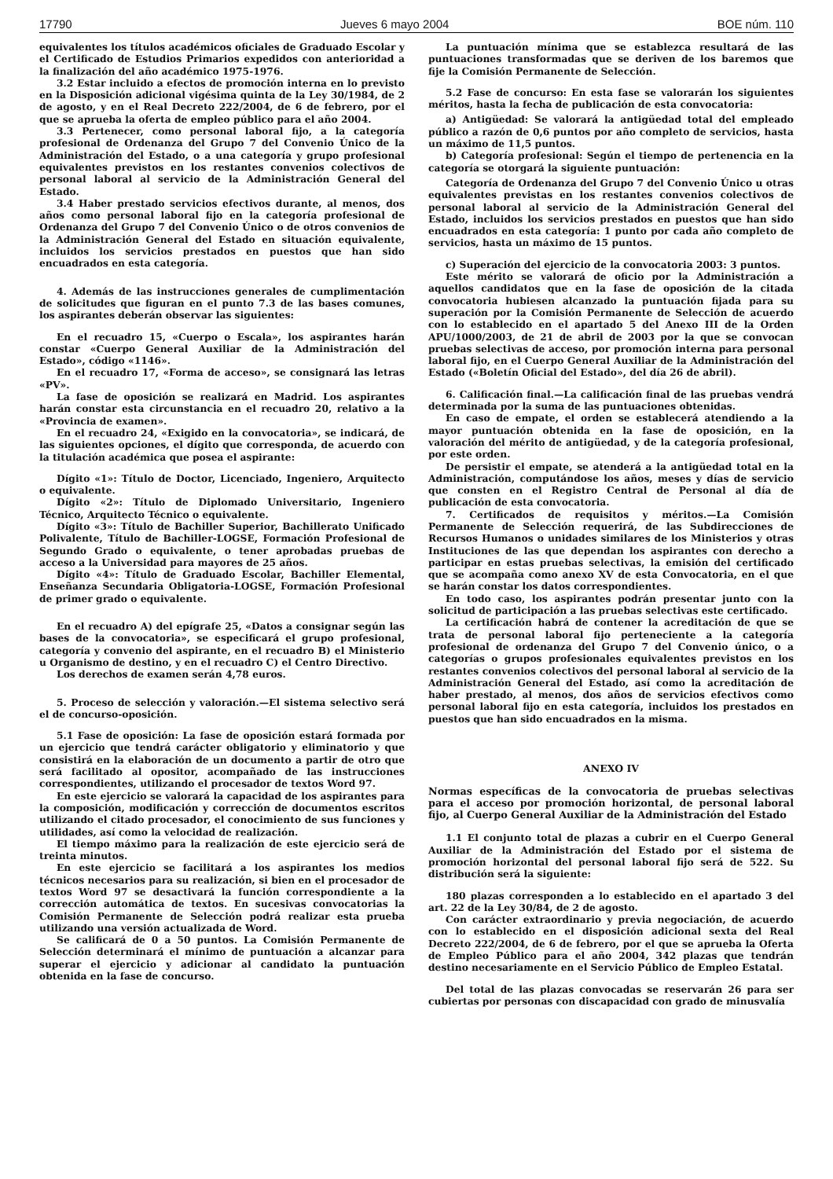17790 Jueves 6 mayo 2004 BOE núm. 110
equivalentes los títulos académicos oficiales de Graduado Escolar y el Certificado de Estudios Primarios expedidos con anterioridad a la finalización del año académico 1975-1976.
3.2 Estar incluido a efectos de promoción interna en lo previsto en la Disposición adicional vigésima quinta de la Ley 30/1984, de 2 de agosto, y en el Real Decreto 222/2004, de 6 de febrero, por el que se aprueba la oferta de empleo público para el año 2004.
3.3 Pertenecer, como personal laboral fijo, a la categoría profesional de Ordenanza del Grupo 7 del Convenio Único de la Administración del Estado, o a una categoría y grupo profesional equivalentes previstos en los restantes convenios colectivos de personal laboral al servicio de la Administración General del Estado.
3.4 Haber prestado servicios efectivos durante, al menos, dos años como personal laboral fijo en la categoría profesional de Ordenanza del Grupo 7 del Convenio Único o de otros convenios de la Administración General del Estado en situación equivalente, incluidos los servicios prestados en puestos que han sido encuadrados en esta categoría.
4. Además de las instrucciones generales de cumplimentación de solicitudes que figuran en el punto 7.3 de las bases comunes, los aspirantes deberán observar las siguientes:
En el recuadro 15, «Cuerpo o Escala», los aspirantes harán constar «Cuerpo General Auxiliar de la Administración del Estado», código «1146».
En el recuadro 17, «Forma de acceso», se consignará las letras «PV».
La fase de oposición se realizará en Madrid. Los aspirantes harán constar esta circunstancia en el recuadro 20, relativo a la «Provincia de examen».
En el recuadro 24, «Exigido en la convocatoria», se indicará, de las siguientes opciones, el dígito que corresponda, de acuerdo con la titulación académica que posea el aspirante:
Dígito «1»: Título de Doctor, Licenciado, Ingeniero, Arquitecto o equivalente.
Dígito «2»: Título de Diplomado Universitario, Ingeniero Técnico, Arquitecto Técnico o equivalente.
Dígito «3»: Título de Bachiller Superior, Bachillerato Unificado Polivalente, Título de Bachiller-LOGSE, Formación Profesional de Segundo Grado o equivalente, o tener aprobadas pruebas de acceso a la Universidad para mayores de 25 años.
Dígito «4»: Título de Graduado Escolar, Bachiller Elemental, Enseñanza Secundaria Obligatoria-LOGSE, Formación Profesional de primer grado o equivalente.
En el recuadro A) del epígrafe 25, «Datos a consignar según las bases de la convocatoria», se especificará el grupo profesional, categoría y convenio del aspirante, en el recuadro B) el Ministerio u Organismo de destino, y en el recuadro C) el Centro Directivo.
Los derechos de examen serán 4,78 euros.
5. Proceso de selección y valoración.—El sistema selectivo será el de concurso-oposición.
5.1 Fase de oposición: La fase de oposición estará formada por un ejercicio que tendrá carácter obligatorio y eliminatorio y que consistirá en la elaboración de un documento a partir de otro que será facilitado al opositor, acompañado de las instrucciones correspondientes, utilizando el procesador de textos Word 97.
En este ejercicio se valorará la capacidad de los aspirantes para la composición, modificación y corrección de documentos escritos utilizando el citado procesador, el conocimiento de sus funciones y utilidades, así como la velocidad de realización.
El tiempo máximo para la realización de este ejercicio será de treinta minutos.
En este ejercicio se facilitará a los aspirantes los medios técnicos necesarios para su realización, si bien en el procesador de textos Word 97 se desactivará la función correspondiente a la corrección automática de textos. En sucesivas convocatorias la Comisión Permanente de Selección podrá realizar esta prueba utilizando una versión actualizada de Word.
Se calificará de 0 a 50 puntos. La Comisión Permanente de Selección determinará el mínimo de puntuación a alcanzar para superar el ejercicio y adicionar al candidato la puntuación obtenida en la fase de concurso.
La puntuación mínima que se establezca resultará de las puntuaciones transformadas que se deriven de los baremos que fije la Comisión Permanente de Selección.
5.2 Fase de concurso: En esta fase se valorarán los siguientes méritos, hasta la fecha de publicación de esta convocatoria:
a) Antigüedad: Se valorará la antigüedad total del empleado público a razón de 0,6 puntos por año completo de servicios, hasta un máximo de 11,5 puntos.
b) Categoría profesional: Según el tiempo de pertenencia en la categoría se otorgará la siguiente puntuación:
Categoría de Ordenanza del Grupo 7 del Convenio Único u otras equivalentes previstas en los restantes convenios colectivos de personal laboral al servicio de la Administración General del Estado, incluidos los servicios prestados en puestos que han sido encuadrados en esta categoría: 1 punto por cada año completo de servicios, hasta un máximo de 15 puntos.
c) Superación del ejercicio de la convocatoria 2003: 3 puntos.
Este mérito se valorará de oficio por la Administración a aquellos candidatos que en la fase de oposición de la citada convocatoria hubiesen alcanzado la puntuación fijada para su superación por la Comisión Permanente de Selección de acuerdo con lo establecido en el apartado 5 del Anexo III de la Orden APU/1000/2003, de 21 de abril de 2003 por la que se convocan pruebas selectivas de acceso, por promoción interna para personal laboral fijo, en el Cuerpo General Auxiliar de la Administración del Estado («Boletín Oficial del Estado», del día 26 de abril).
6. Calificación final.—La calificación final de las pruebas vendrá determinada por la suma de las puntuaciones obtenidas.
En caso de empate, el orden se establecerá atendiendo a la mayor puntuación obtenida en la fase de oposición, en la valoración del mérito de antigüedad, y de la categoría profesional, por este orden.
De persistir el empate, se atenderá a la antigüedad total en la Administración, computándose los años, meses y días de servicio que consten en el Registro Central de Personal al día de publicación de esta convocatoria.
7. Certificados de requisitos y méritos.—La Comisión Permanente de Selección requerirá, de las Subdirecciones de Recursos Humanos o unidades similares de los Ministerios y otras Instituciones de las que dependan los aspirantes con derecho a participar en estas pruebas selectivas, la emisión del certificado que se acompaña como anexo XV de esta Convocatoria, en el que se harán constar los datos correspondientes.
En todo caso, los aspirantes podrán presentar junto con la solicitud de participación a las pruebas selectivas este certificado.
La certificación habrá de contener la acreditación de que se trata de personal laboral fijo perteneciente a la categoría profesional de ordenanza del Grupo 7 del Convenio único, o a categorías o grupos profesionales equivalentes previstos en los restantes convenios colectivos del personal laboral al servicio de la Administración General del Estado, así como la acreditación de haber prestado, al menos, dos años de servicios efectivos como personal laboral fijo en esta categoría, incluidos los prestados en puestos que han sido encuadrados en la misma.
ANEXO IV
Normas específicas de la convocatoria de pruebas selectivas para el acceso por promoción horizontal, de personal laboral fijo, al Cuerpo General Auxiliar de la Administración del Estado
1.1 El conjunto total de plazas a cubrir en el Cuerpo General Auxiliar de la Administración del Estado por el sistema de promoción horizontal del personal laboral fijo será de 522. Su distribución será la siguiente:
180 plazas corresponden a lo establecido en el apartado 3 del art. 22 de la Ley 30/84, de 2 de agosto.
Con carácter extraordinario y previa negociación, de acuerdo con lo establecido en el disposición adicional sexta del Real Decreto 222/2004, de 6 de febrero, por el que se aprueba la Oferta de Empleo Público para el año 2004, 342 plazas que tendrán destino necesariamente en el Servicio Público de Empleo Estatal.
Del total de las plazas convocadas se reservarán 26 para ser cubiertas por personas con discapacidad con grado de minusvalía